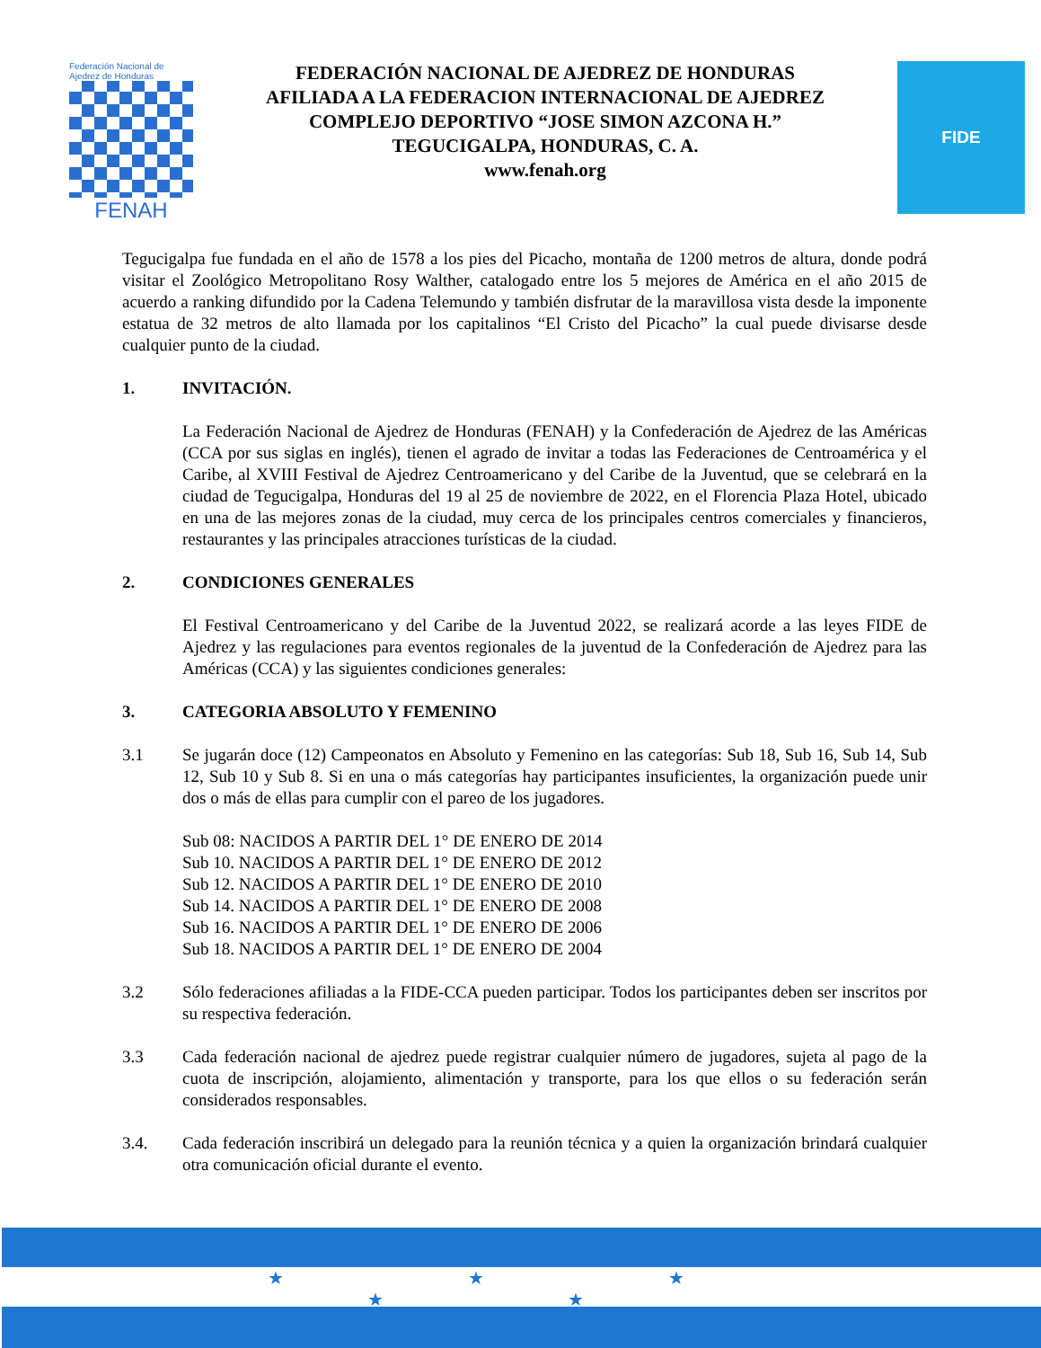Federación Nacional de Ajedrez de Honduras
FENAH
FEDERACIÓN NACIONAL DE AJEDREZ DE HONDURAS
AFILIADA A LA FEDERACION INTERNACIONAL DE AJEDREZ
COMPLEJO DEPORTIVO “JOSE SIMON AZCONA H.”
TEGUCIGALPA, HONDURAS, C. A.
www.fenah.org
FIDE
Tegucigalpa fue fundada en el año de 1578 a los pies del Picacho, montaña de 1200 metros de altura, donde podrá visitar el Zoológico Metropolitano Rosy Walther, catalogado entre los 5 mejores de América en el año 2015 de acuerdo a ranking difundido por la Cadena Telemundo y también disfrutar de la maravillosa vista desde la imponente estatua de 32 metros de alto llamada por los capitalinos “El Cristo del Picacho” la cual puede divisarse desde cualquier punto de la ciudad.
1. INVITACIÓN.
La Federación Nacional de Ajedrez de Honduras (FENAH) y la Confederación de Ajedrez de las Américas (CCA por sus siglas en inglés), tienen el agrado de invitar a todas las Federaciones de Centroamérica y el Caribe, al XVIII Festival de Ajedrez Centroamericano y del Caribe de la Juventud, que se celebrará en la ciudad de Tegucigalpa, Honduras del 19 al 25 de noviembre de 2022, en el Florencia Plaza Hotel, ubicado en una de las mejores zonas de la ciudad, muy cerca de los principales centros comerciales y financieros, restaurantes y las principales atracciones turísticas de la ciudad.
2. CONDICIONES GENERALES
El Festival Centroamericano y del Caribe de la Juventud 2022, se realizará acorde a las leyes FIDE de Ajedrez y las regulaciones para eventos regionales de la juventud de la Confederación de Ajedrez para las Américas (CCA) y las siguientes condiciones generales:
3. CATEGORIA ABSOLUTO Y FEMENINO
3.1 Se jugarán doce (12) Campeonatos en Absoluto y Femenino en las categorías: Sub 18, Sub 16, Sub 14, Sub 12, Sub 10 y Sub 8. Si en una o más categorías hay participantes insuficientes, la organización puede unir dos o más de ellas para cumplir con el pareo de los jugadores.
Sub 08: NACIDOS A PARTIR DEL 1° DE ENERO DE 2014
Sub 10. NACIDOS A PARTIR DEL 1° DE ENERO DE 2012
Sub 12. NACIDOS A PARTIR DEL 1° DE ENERO DE 2010
Sub 14. NACIDOS A PARTIR DEL 1° DE ENERO DE 2008
Sub 16. NACIDOS A PARTIR DEL 1° DE ENERO DE 2006
Sub 18. NACIDOS A PARTIR DEL 1° DE ENERO DE 2004
3.2 Sólo federaciones afiliadas a la FIDE-CCA pueden participar. Todos los participantes deben ser inscritos por su respectiva federación.
3.3 Cada federación nacional de ajedrez puede registrar cualquier número de jugadores, sujeta al pago de la cuota de inscripción, alojamiento, alimentación y transporte, para los que ellos o su federación serán considerados responsables.
3.4. Cada federación inscribirá un delegado para la reunión técnica y a quien la organización brindará cualquier otra comunicación oficial durante el evento.
★ ★ ★
★ ★